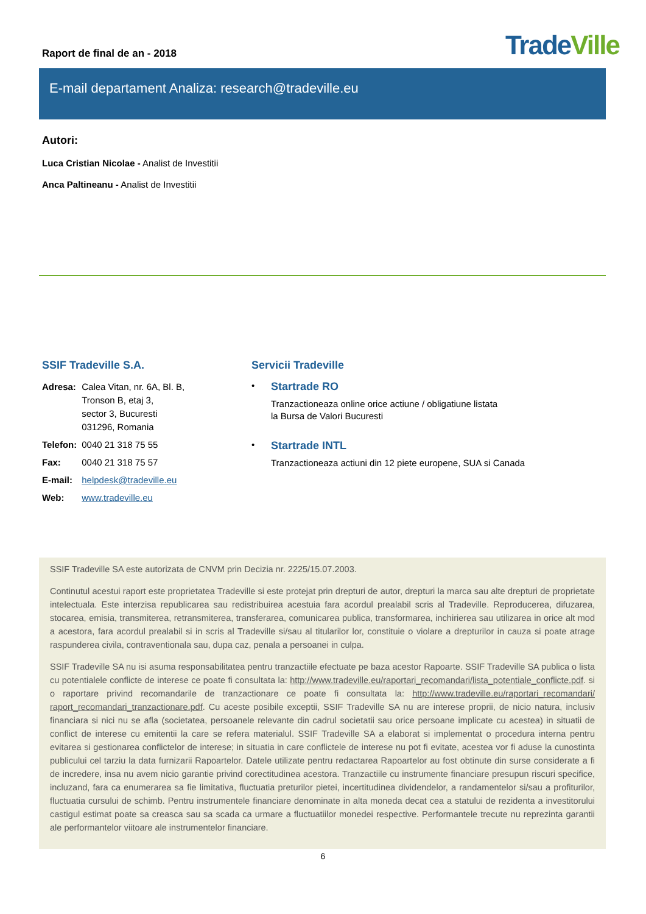Raport de final de an - 2018
TradeVille
E-mail departament Analiza: research@tradeville.eu
Autori:
Luca Cristian Nicolae - Analist de Investitii
Anca Paltineanu - Analist de Investitii
SSIF Tradeville S.A.
| Adresa: | Calea Vitan, nr. 6A, Bl. B, Tronson B, etaj 3, sector 3, Bucuresti 031296, Romania |
| Telefon: | 0040 21 318 75 55 |
| Fax: | 0040 21 318 75 57 |
| E-mail: | helpdesk@tradeville.eu |
| Web: | www.tradeville.eu |
Servicii Tradeville
•
Startrade RO
Tranzactioneaza online orice actiune / obligatiune listata
la Bursa de Valori Bucuresti
•
Startrade INTL
Tranzactioneaza actiuni din 12 piete europene, SUA si Canada
SSIF Tradeville SA este autorizata de CNVM prin Decizia nr. 2225/15.07.2003.
Continutul acestui raport este proprietatea Tradeville si este protejat prin drepturi de autor, drepturi la marca sau alte drepturi de proprietate intelectuala. Este interzisa republicarea sau redistribuirea acestuia fara acordul prealabil scris al Tradeville. Reproducerea, difuzarea, stocarea, emisia, transmiterea, retransmiterea, transferarea, comunicarea publica, transformarea, inchirierea sau utilizarea in orice alt mod a acestora, fara acordul prealabil si in scris al Tradeville si/sau al titularilor lor, constituie o violare a drepturilor in cauza si poate atrage raspunderea civila, contraventionala sau, dupa caz, penala a persoanei in culpa.
SSIF Tradeville SA nu isi asuma responsabilitatea pentru tranzactiile efectuate pe baza acestor Rapoarte. SSIF Tradeville SA publica o lista cu potentialele conflicte de interese ce poate fi consultata la: http://www.tradeville.eu/raportari_recomandari/lista_potentiale_conflicte.pdf. si o raportare privind recomandarile de tranzactionare ce poate fi consultata la: http://www.tradeville.eu/raportari_recomandari/ raport_recomandari_tranzactionare.pdf. Cu aceste posibile exceptii, SSIF Tradeville SA nu are interese proprii, de nicio natura, inclusiv financiara si nici nu se afla (societatea, persoanele relevante din cadrul societatii sau orice persoane implicate cu acestea) in situatii de conflict de interese cu emitentii la care se refera materialul. SSIF Tradeville SA a elaborat si implementat o procedura interna pentru evitarea si gestionarea conflictelor de interese; in situatia in care conflictele de interese nu pot fi evitate, acestea vor fi aduse la cunostinta publicului cel tarziu la data furnizarii Rapoartelor. Datele utilizate pentru redactarea Rapoartelor au fost obtinute din surse considerate a fi de incredere, insa nu avem nicio garantie privind corectitudinea acestora. Tranzactiile cu instrumente financiare presupun riscuri specifice, incluzand, fara ca enumerarea sa fie limitativa, fluctuatia preturilor pietei, incertitudinea dividendelor, a randamentelor si/sau a profiturilor, fluctuatia cursului de schimb. Pentru instrumentele financiare denominate in alta moneda decat cea a statului de rezidenta a investitorului castigul estimat poate sa creasca sau sa scada ca urmare a fluctuatiilor monedei respective. Performantele trecute nu reprezinta garantii ale performantelor viitoare ale instrumentelor financiare.
6